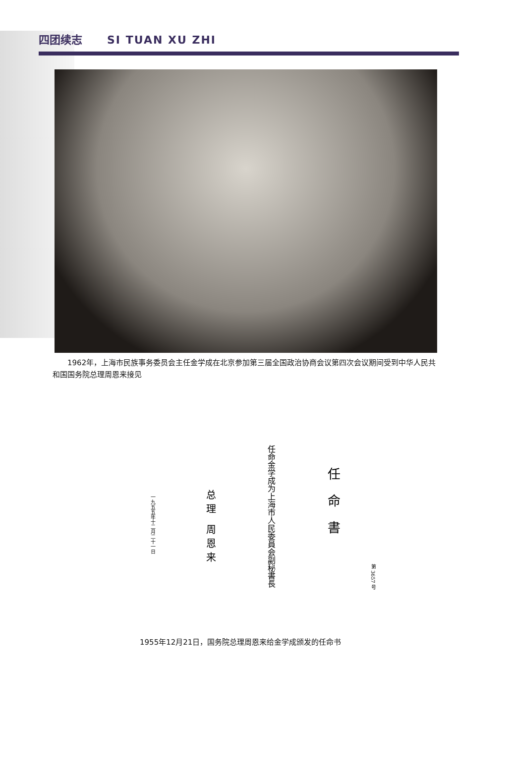四团续志 SI TUAN XU ZHI
  1962年，上海市民族事务委员会主任金学成在北京参加第三届全国政治协商会议第四次会议期间受到中华人民共和国国务院总理周恩来接见
一九五五年十二月二十一日
总理 周恩来
任命金学成为上海市人民委員会副秘書長
任命書
第 3657 号
1955年12月21日，国务院总理周恩来给金学成颁发的任命书